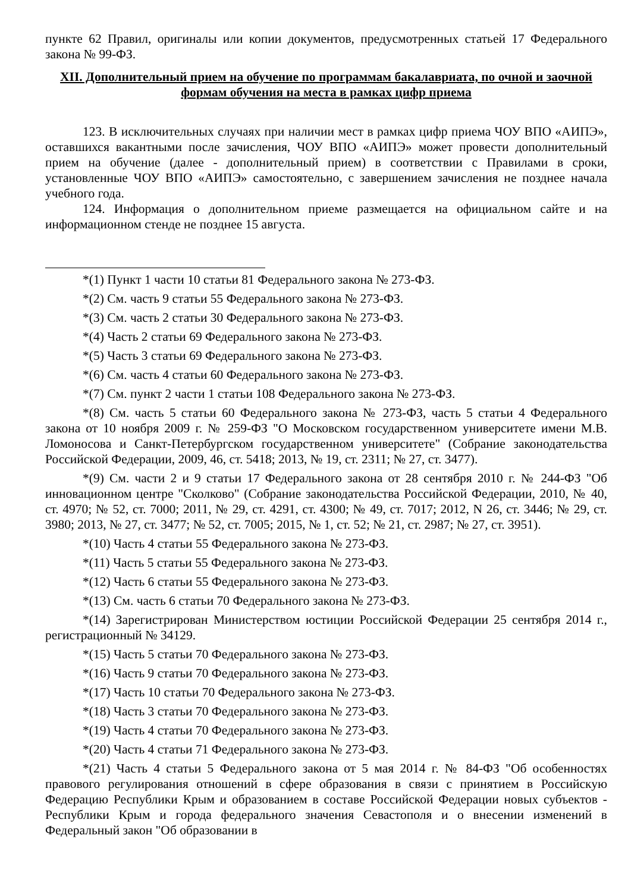пункте 62 Правил, оригиналы или копии документов, предусмотренных статьей 17 Федерального закона № 99-ФЗ.
XII. Дополнительный прием на обучение по программам бакалавриата, по очной и заочной формам обучения на места в рамках цифр приема
123. В исключительных случаях при наличии мест в рамках цифр приема ЧОУ ВПО «АИПЭ», оставшихся вакантными после зачисления, ЧОУ ВПО «АИПЭ» может провести дополнительный прием на обучение (далее - дополнительный прием) в соответствии с Правилами в сроки, установленные ЧОУ ВПО «АИПЭ» самостоятельно, с завершением зачисления не позднее начала учебного года.
124. Информация о дополнительном приеме размещается на официальном сайте и на информационном стенде не позднее 15 августа.
*(1) Пункт 1 части 10 статьи 81 Федерального закона № 273-ФЗ.
*(2) См. часть 9 статьи 55 Федерального закона № 273-ФЗ.
*(3) См. часть 2 статьи 30 Федерального закона № 273-ФЗ.
*(4) Часть 2 статьи 69 Федерального закона № 273-ФЗ.
*(5) Часть 3 статьи 69 Федерального закона № 273-ФЗ.
*(6) См. часть 4 статьи 60 Федерального закона № 273-ФЗ.
*(7) См. пункт 2 части 1 статьи 108 Федерального закона № 273-ФЗ.
*(8) См. часть 5 статьи 60 Федерального закона № 273-ФЗ, часть 5 статьи 4 Федерального закона от 10 ноября 2009 г. № 259-ФЗ "О Московском государственном университете имени М.В. Ломоносова и Санкт-Петербургском государственном университете" (Собрание законодательства Российской Федерации, 2009, 46, ст. 5418; 2013, № 19, ст. 2311; № 27, ст. 3477).
*(9) См. части 2 и 9 статьи 17 Федерального закона от 28 сентября 2010 г. № 244-ФЗ "Об инновационном центре "Сколково" (Собрание законодательства Российской Федерации, 2010, № 40, ст. 4970; № 52, ст. 7000; 2011, № 29, ст. 4291, ст. 4300; № 49, ст. 7017; 2012, N 26, ст. 3446; № 29, ст. 3980; 2013, № 27, ст. 3477; № 52, ст. 7005; 2015, № 1, ст. 52; № 21, ст. 2987; № 27, ст. 3951).
*(10) Часть 4 статьи 55 Федерального закона № 273-ФЗ.
*(11) Часть 5 статьи 55 Федерального закона № 273-ФЗ.
*(12) Часть 6 статьи 55 Федерального закона № 273-ФЗ.
*(13) См. часть 6 статьи 70 Федерального закона № 273-ФЗ.
*(14) Зарегистрирован Министерством юстиции Российской Федерации 25 сентября 2014 г., регистрационный № 34129.
*(15) Часть 5 статьи 70 Федерального закона № 273-ФЗ.
*(16) Часть 9 статьи 70 Федерального закона № 273-ФЗ.
*(17) Часть 10 статьи 70 Федерального закона № 273-ФЗ.
*(18) Часть 3 статьи 70 Федерального закона № 273-ФЗ.
*(19) Часть 4 статьи 70 Федерального закона № 273-ФЗ.
*(20) Часть 4 статьи 71 Федерального закона № 273-ФЗ.
*(21) Часть 4 статьи 5 Федерального закона от 5 мая 2014 г. № 84-ФЗ "Об особенностях правового регулирования отношений в сфере образования в связи с принятием в Российскую Федерацию Республики Крым и образованием в составе Российской Федерации новых субъектов - Республики Крым и города федерального значения Севастополя и о внесении изменений в Федеральный закон "Об образовании в